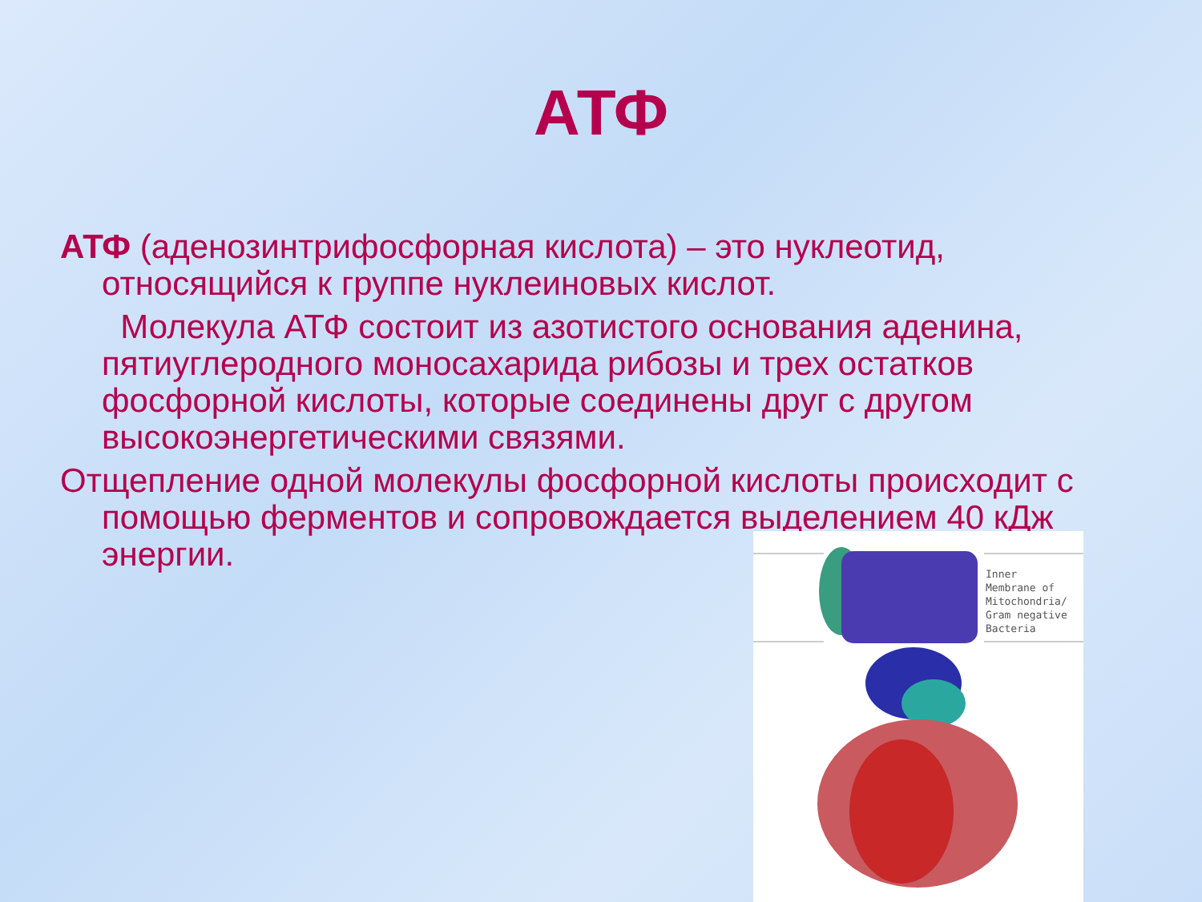АТФ
АТФ (аденозинтрифосфорная кислота) – это нуклеотид, относящийся к группе нуклеиновых кислот.
Молекула АТФ состоит из азотистого основания аденина, пятиуглеродного моносахарида рибозы и трех остатков фосфорной кислоты, которые соединены друг с другом высокоэнергетическими связями.
Отщепление одной молекулы фосфорной кислоты происходит с помощью ферментов и сопровождается выделением 40 кДж энергии.
Inner
Membrane of
Mitochondria/
Gram negative
Bacteria